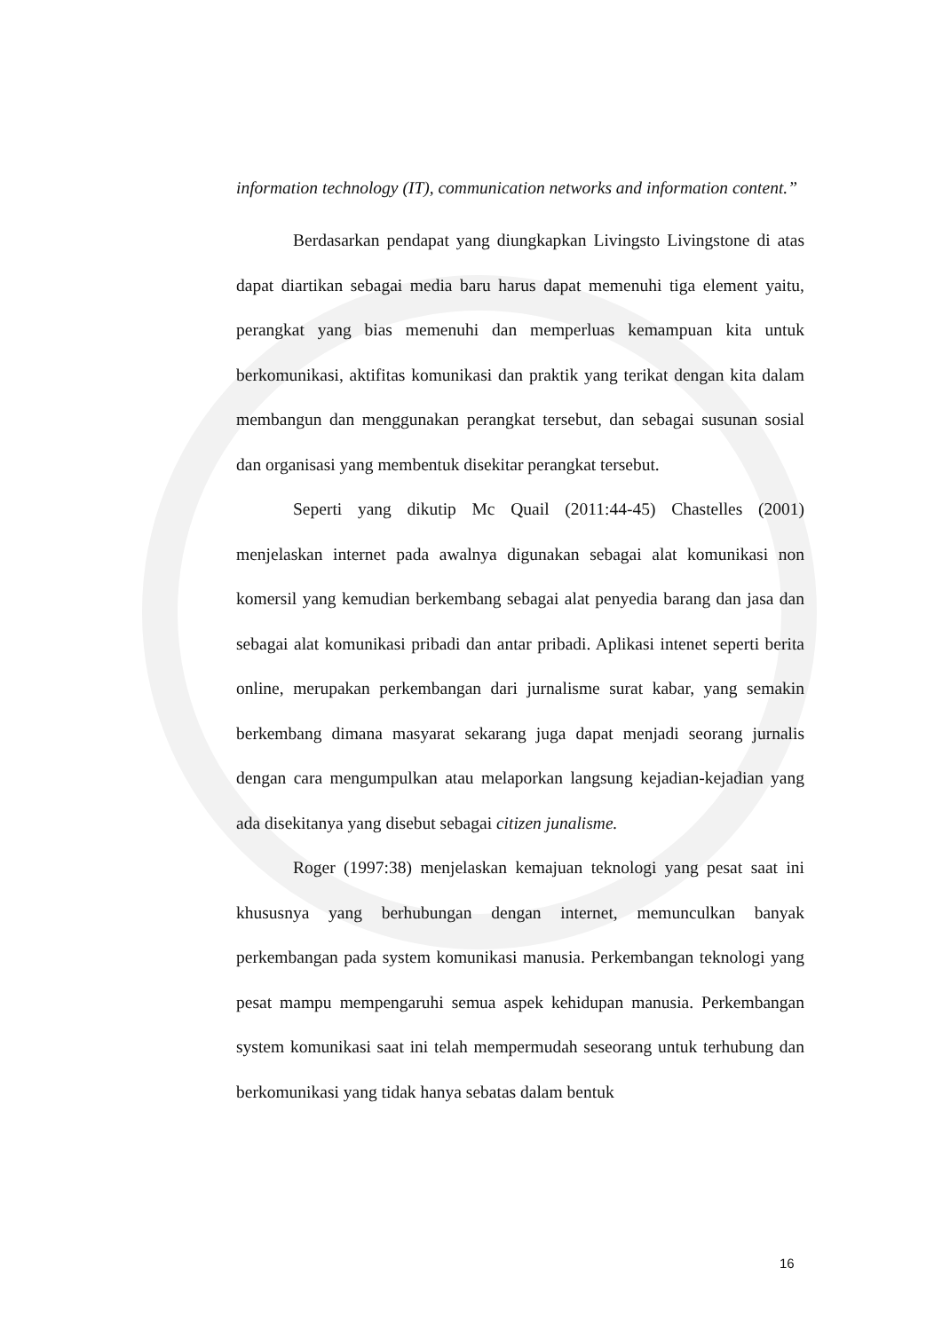information technology (IT), communication networks and information content.”
Berdasarkan pendapat yang diungkapkan Livingsto Livingstone di atas dapat diartikan sebagai media baru harus dapat memenuhi tiga element yaitu, perangkat yang bias memenuhi dan memperluas kemampuan kita untuk berkomunikasi, aktifitas komunikasi dan praktik yang terikat dengan kita dalam membangun dan menggunakan perangkat tersebut, dan sebagai susunan sosial dan organisasi yang membentuk disekitar perangkat tersebut.
Seperti yang dikutip Mc Quail (2011:44-45) Chastelles (2001) menjelaskan internet pada awalnya digunakan sebagai alat komunikasi non komersil yang kemudian berkembang sebagai alat penyedia barang dan jasa dan sebagai alat komunikasi pribadi dan antar pribadi. Aplikasi intenet seperti berita online, merupakan perkembangan dari jurnalisme surat kabar, yang semakin berkembang dimana masyarat sekarang juga dapat menjadi seorang jurnalis dengan cara mengumpulkan atau melaporkan langsung kejadian-kejadian yang ada disekitanya yang disebut sebagai citizen junalisme.
Roger (1997:38) menjelaskan kemajuan teknologi yang pesat saat ini khususnya yang berhubungan dengan internet, memunculkan banyak perkembangan pada system komunikasi manusia. Perkembangan teknologi yang pesat mampu mempengaruhi semua aspek kehidupan manusia. Perkembangan system komunikasi saat ini telah mempermudah seseorang untuk terhubung dan berkomunikasi yang tidak hanya sebatas dalam bentuk
16